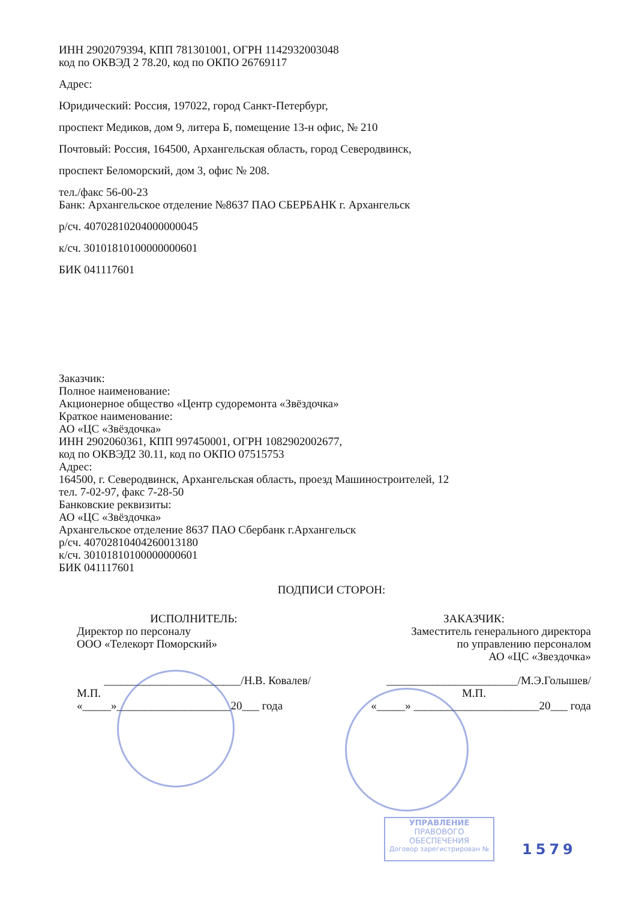ИНН 2902079394, КПП 781301001, ОГРН 1142932003048
код по ОКВЭД 2 78.20, код по ОКПО 26769117
Адрес:
Юридический: Россия, 197022, город Санкт-Петербург,
проспект Медиков, дом 9, литера Б, помещение 13-н офис, № 210
Почтовый: Россия, 164500, Архангельская область, город Северодвинск,
проспект Беломорский, дом 3, офис № 208.
тел./факс 56-00-23
Банк: Архангельское отделение №8637 ПАО СБЕРБАНК г. Архангельск
р/сч. 40702810204000000045
к/сч. 30101810100000000601
БИК 041117601
Заказчик:
Полное наименование:
Акционерное общество «Центр судоремонта «Звёздочка»
Краткое наименование:
АО «ЦС «Звёздочка»
ИНН 2902060361, КПП 997450001, ОГРН 1082902002677,
код по ОКВЭД2 30.11, код по ОКПО 07515753
Адрес:
164500, г. Северодвинск, Архангельская область, проезд Машиностроителей, 12
тел. 7-02-97, факс 7-28-50
Банковские реквизиты:
АО «ЦС «Звёздочка»
Архангельское отделение 8637 ПАО Сбербанк г.Архангельск
р/сч. 40702810404260013180
к/сч. 30101810100000000601
БИК 041117601
ПОДПИСИ СТОРОН:
ИСПОЛНИТЕЛЬ:
Директор по персоналу
ООО «Телекорт Поморский»
________________________/Н.В. Ковалев/
М.П.
«_____»____________________20___ года
ЗАКАЗЧИК:
Заместитель генерального директора
по управлению персоналом
АО «ЦС «Звездочка»
_______________________/М.Э.Голышев/
М.П.
«_____» ______________________20___ года
УПРАВЛЕНИЕ
ПРАВОВОГО ОБЕСПЕЧЕНИЯ
Договор зарегистрирован №
1579